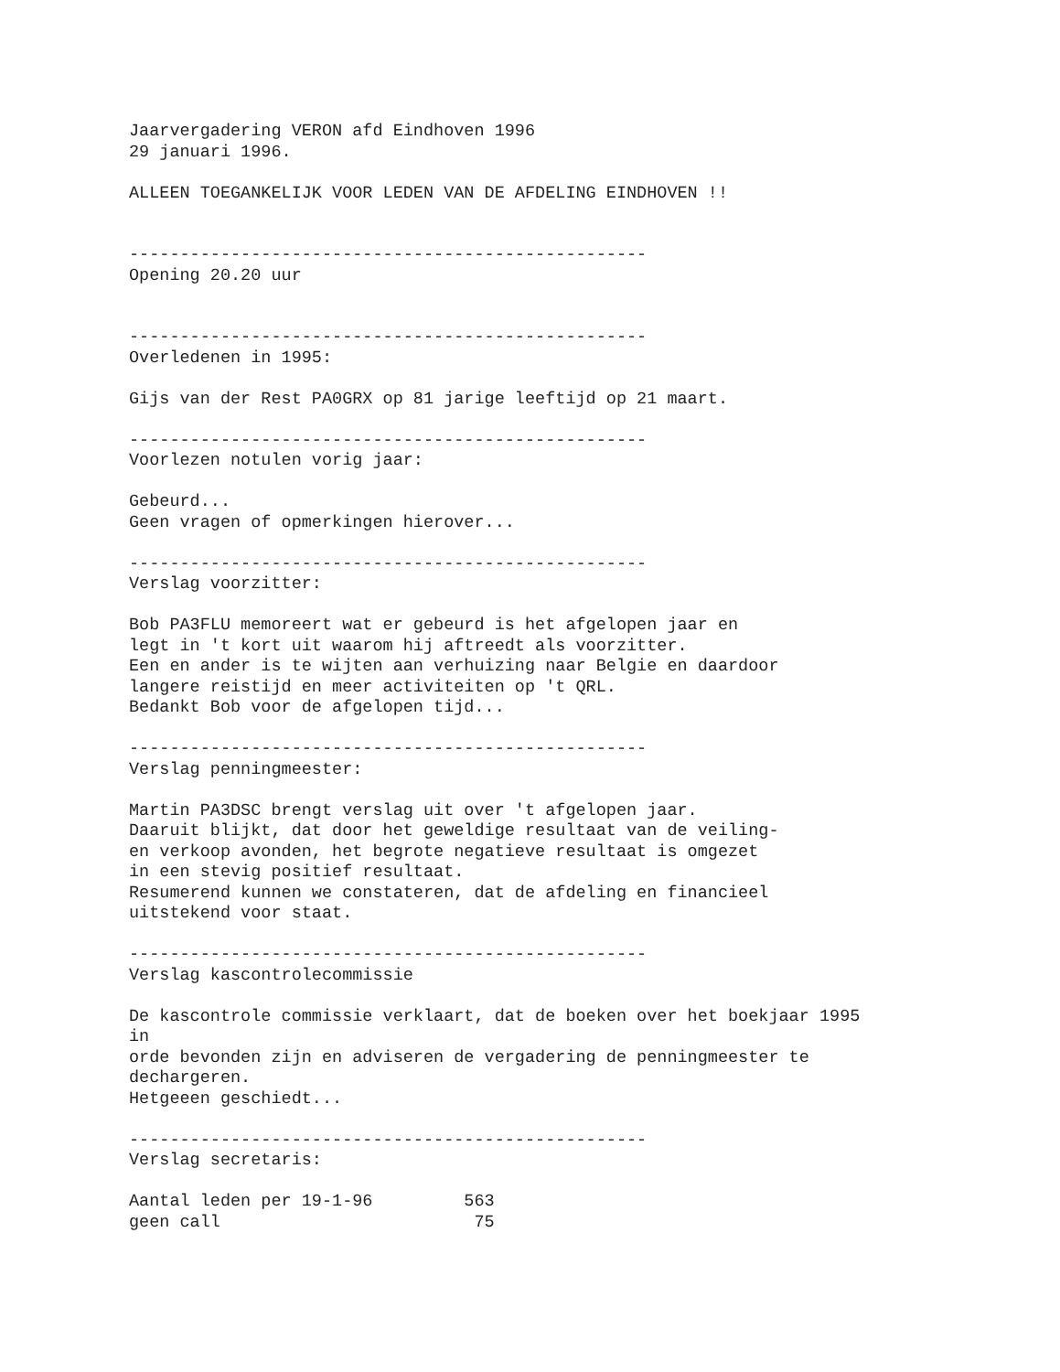Jaarvergadering VERON afd Eindhoven 1996
29 januari 1996.

ALLEEN TOEGANKELIJK VOOR LEDEN VAN DE AFDELING EINDHOVEN !!


---------------------------------------------------
Opening 20.20 uur


---------------------------------------------------
Overledenen in 1995:

Gijs van der Rest PA0GRX op 81 jarige leeftijd op 21 maart.

---------------------------------------------------
Voorlezen notulen vorig jaar:

Gebeurd...
Geen vragen of opmerkingen hierover...

---------------------------------------------------
Verslag voorzitter:

Bob PA3FLU memoreert wat er gebeurd is het afgelopen jaar en
legt in 't kort uit waarom hij aftreedt als voorzitter.
Een en ander is te wijten aan verhuizing naar Belgie en daardoor
langere reistijd en meer activiteiten op 't QRL.
Bedankt Bob voor de afgelopen tijd...

---------------------------------------------------
Verslag penningmeester:

Martin PA3DSC brengt verslag uit over 't afgelopen jaar.
Daaruit blijkt, dat door het geweldige resultaat van de veiling-
en verkoop avonden, het begrote negatieve resultaat is omgezet
in een stevig positief resultaat.
Resumerend kunnen we constateren, dat de afdeling en financieel
uitstekend voor staat.

---------------------------------------------------
Verslag kascontrolecommissie

De kascontrole commissie verklaart, dat de boeken over het boekjaar 1995
in
orde bevonden zijn en adviseren de vergadering de penningmeester te
dechargeren.
Hetgeeen geschiedt...

---------------------------------------------------
Verslag secretaris:

Aantal leden per 19-1-96         563
geen call                         75